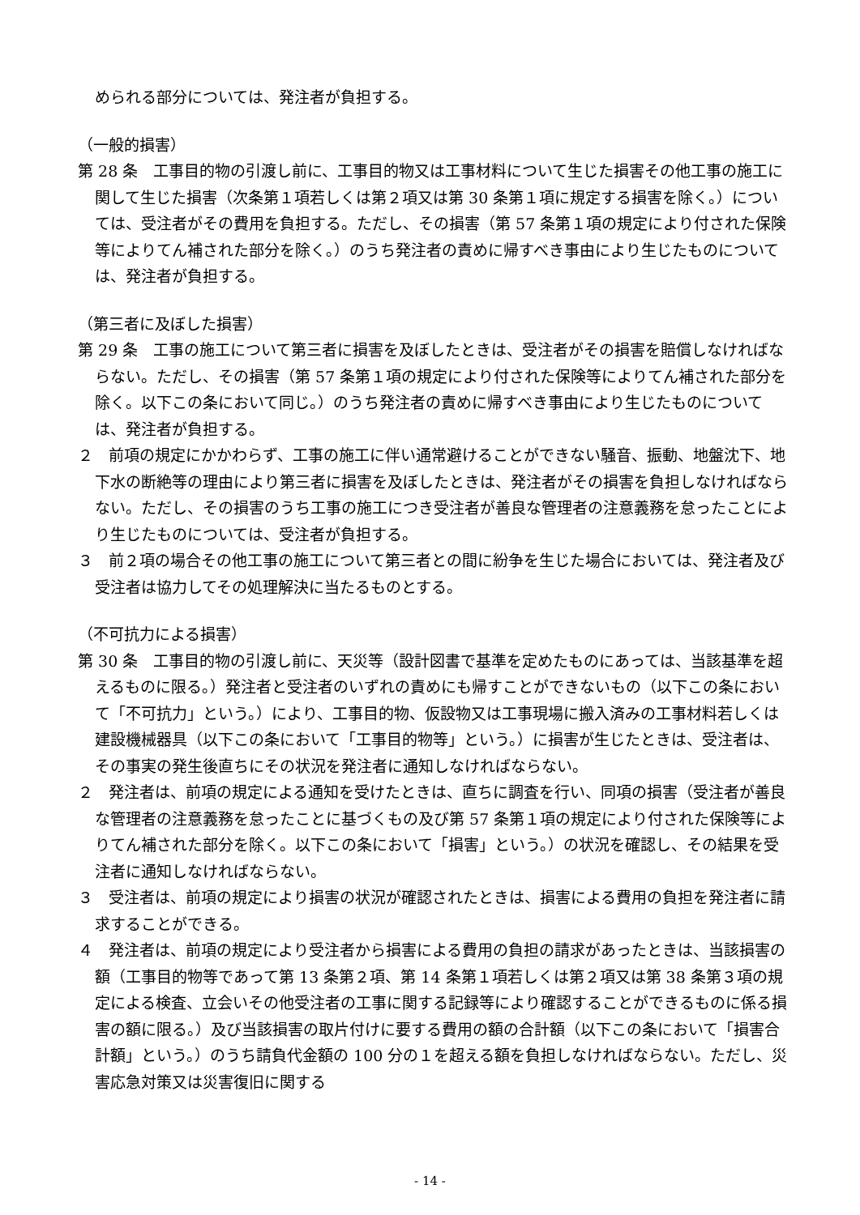められる部分については、発注者が負担する。
（一般的損害）
第 28 条　工事目的物の引渡し前に、工事目的物又は工事材料について生じた損害その他工事の施工に関して生じた損害（次条第１項若しくは第２項又は第 30 条第１項に規定する損害を除く。）については、受注者がその費用を負担する。ただし、その損害（第 57 条第１項の規定により付された保険等によりてん補された部分を除く。）のうち発注者の責めに帰すべき事由により生じたものについては、発注者が負担する。
（第三者に及ぼした損害）
第 29 条　工事の施工について第三者に損害を及ぼしたときは、受注者がその損害を賠償しなければならない。ただし、その損害（第 57 条第１項の規定により付された保険等によりてん補された部分を除く。以下この条において同じ。）のうち発注者の責めに帰すべき事由により生じたものについては、発注者が負担する。
２　前項の規定にかかわらず、工事の施工に伴い通常避けることができない騒音、振動、地盤沈下、地下水の断絶等の理由により第三者に損害を及ぼしたときは、発注者がその損害を負担しなければならない。ただし、その損害のうち工事の施工につき受注者が善良な管理者の注意義務を怠ったことにより生じたものについては、受注者が負担する。
３　前２項の場合その他工事の施工について第三者との間に紛争を生じた場合においては、発注者及び受注者は協力してその処理解決に当たるものとする。
（不可抗力による損害）
第 30 条　工事目的物の引渡し前に、天災等（設計図書で基準を定めたものにあっては、当該基準を超えるものに限る。）発注者と受注者のいずれの責めにも帰すことができないもの（以下この条において「不可抗力」という。）により、工事目的物、仮設物又は工事現場に搬入済みの工事材料若しくは建設機械器具（以下この条において「工事目的物等」という。）に損害が生じたときは、受注者は、その事実の発生後直ちにその状況を発注者に通知しなければならない。
２　発注者は、前項の規定による通知を受けたときは、直ちに調査を行い、同項の損害（受注者が善良な管理者の注意義務を怠ったことに基づくもの及び第 57 条第１項の規定により付された保険等によりてん補された部分を除く。以下この条において「損害」という。）の状況を確認し、その結果を受注者に通知しなければならない。
３　受注者は、前項の規定により損害の状況が確認されたときは、損害による費用の負担を発注者に請求することができる。
４　発注者は、前項の規定により受注者から損害による費用の負担の請求があったときは、当該損害の額（工事目的物等であって第 13 条第２項、第 14 条第１項若しくは第２項又は第 38 条第３項の規定による検査、立会いその他受注者の工事に関する記録等により確認することができるものに係る損害の額に限る。）及び当該損害の取片付けに要する費用の額の合計額（以下この条において「損害合計額」という。）のうち請負代金額の 100 分の１を超える額を負担しなければならない。ただし、災害応急対策又は災害復旧に関する
- 14 -